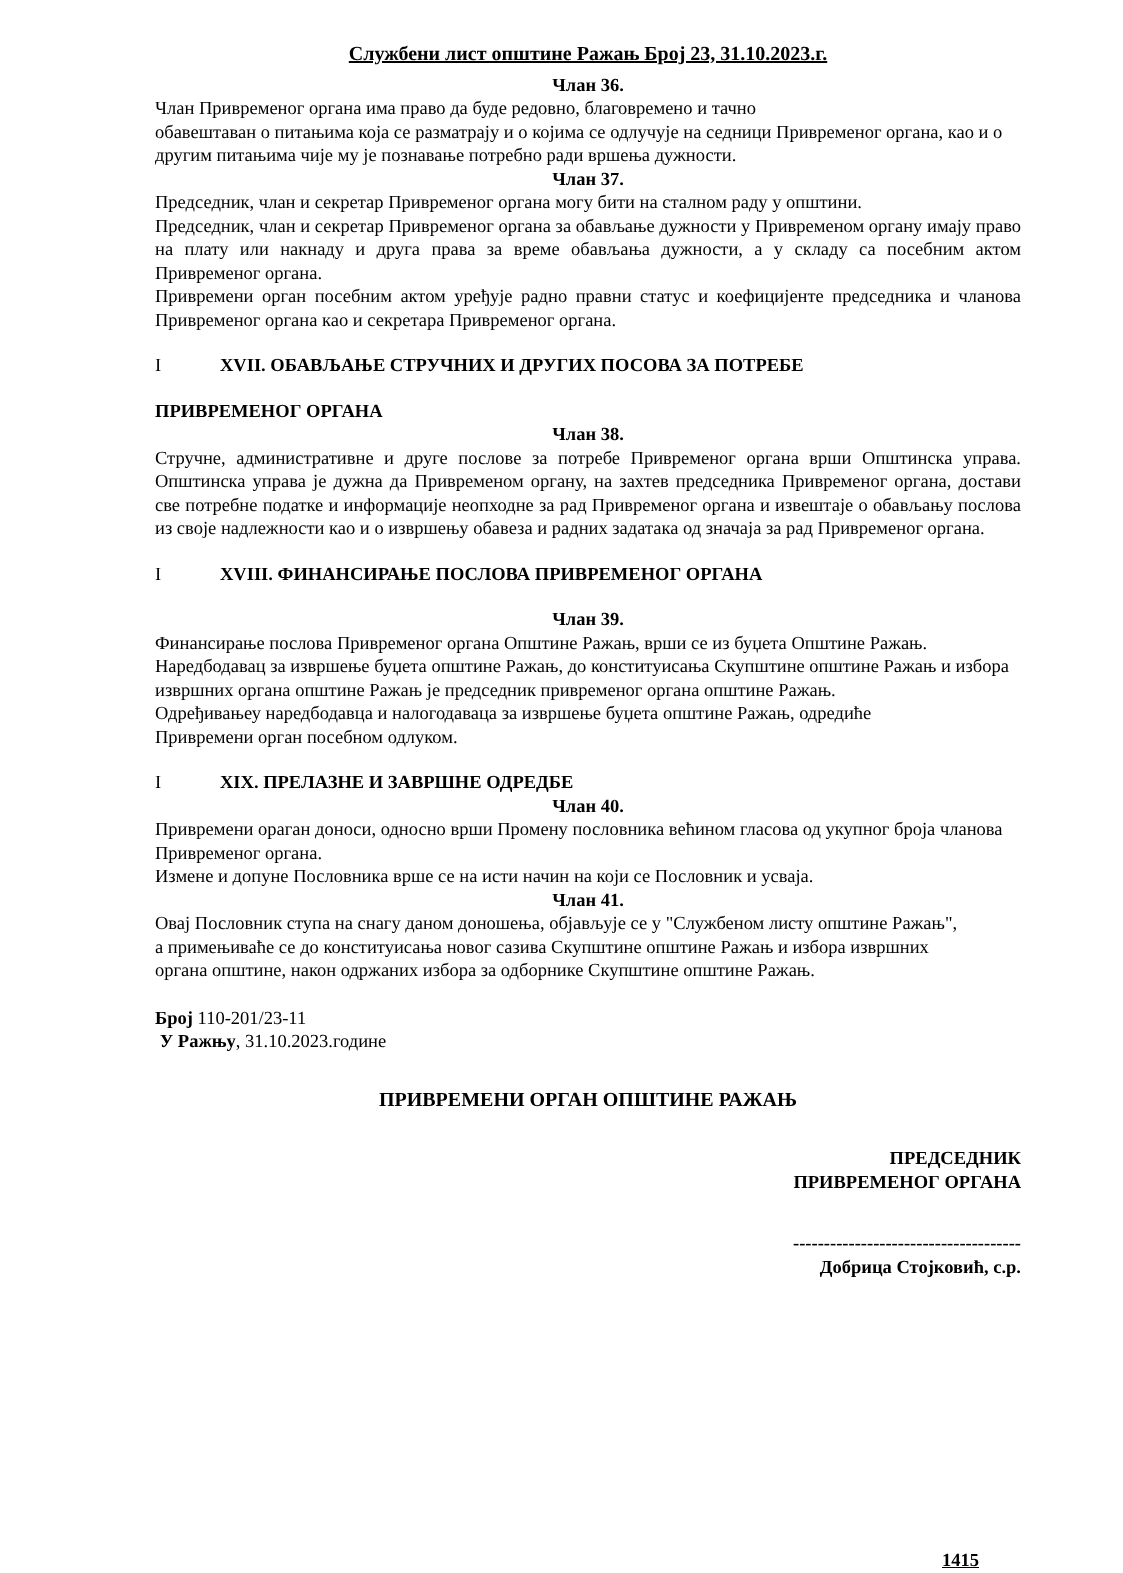Службени лист општине Ражањ Број 23, 31.10.2023.г.
Члан 36.
Члан Привременог органа има право да буде редовно, благовремено и тачно
обавештаван о питањима која се разматрају и о којима се одлучује на седници Привременог органа, као и о другим питањима чије му је познавање потребно ради вршења дужности.
Члан 37.
Председник, члан и секретар Привременог органа могу бити на сталном раду у општини.
Председник, члан и секретар Привременог органа за обављање дужности у Привременом органу имају право на плату или накнаду и друга права за време обављања дужности, а у складу са посебним актом Привременог органа.
Привремени орган посебним актом уређује радно правни статус и коефицијенте председника и чланова Привременог органа као и секретара Привременог органа.
I XVII. ОБАВЉАЊЕ СТРУЧНИХ И ДРУГИХ ПОСОВА ЗА ПОТРЕБЕ
ПРИВРЕМЕНОГ ОРГАНА
Члан 38.
Стручне, административне и друге послове за потребе Привременог органа врши Општинска управа. Општинска управа је дужна да Привременом органу, на захтев председника Привременог органа, достави све потребне податке и информације неопходне за рад Привременог органа и извештаје о обављању послова из своје надлежности као и о извршењу обавеза и радних задатака од значаја за рад Привременог органа.
I XVIII. ФИНАНСИРАЊЕ ПОСЛОВА ПРИВРЕМЕНОГ ОРГАНА
Члан 39.
Финансирање послова Привременог органа Општине Ражањ, врши се из буџета Општине Ражањ.
Наредбодавац за извршење буџета општине Ражањ, до конституисања Скупштине општине Ражањ и избора извршних органа општине Ражањ је председник привременог органа општине Ражањ.
Одређивањеу наредбодавца и налогодаваца за извршење буџета општине Ражањ, одредиће
Привремени орган посебном одлуком.
I XIX. ПРЕЛАЗНЕ И ЗАВРШНЕ ОДРЕДБЕ
Члан 40.
Привремени ораган доноси, односно врши Промену пословника већином гласова од укупног броја чланова Привременог органа.
Измене и допуне Пословника врше се на исти начин на који се Пословник и усваја.
Члан 41.
Овај Пословник ступа на снагу даном доношења, објављује се у "Службеном листу општине Ражањ",
а примењиваће се до конституисања новог сазива Скупштине општине Ражањ и избора извршних
органа општине, након одржаних избора за одборнике Скупштине општине Ражањ.
Број 110-201/23-11
У Ражњу, 31.10.2023.године
ПРИВРЕМЕНИ ОРГАН ОПШТИНЕ РАЖАЊ
ПРЕДСЕДНИК
ПРИВРЕМЕНОГ ОРГАНА
-------------------------------------
Добрица Стојковић, с.р.
1415